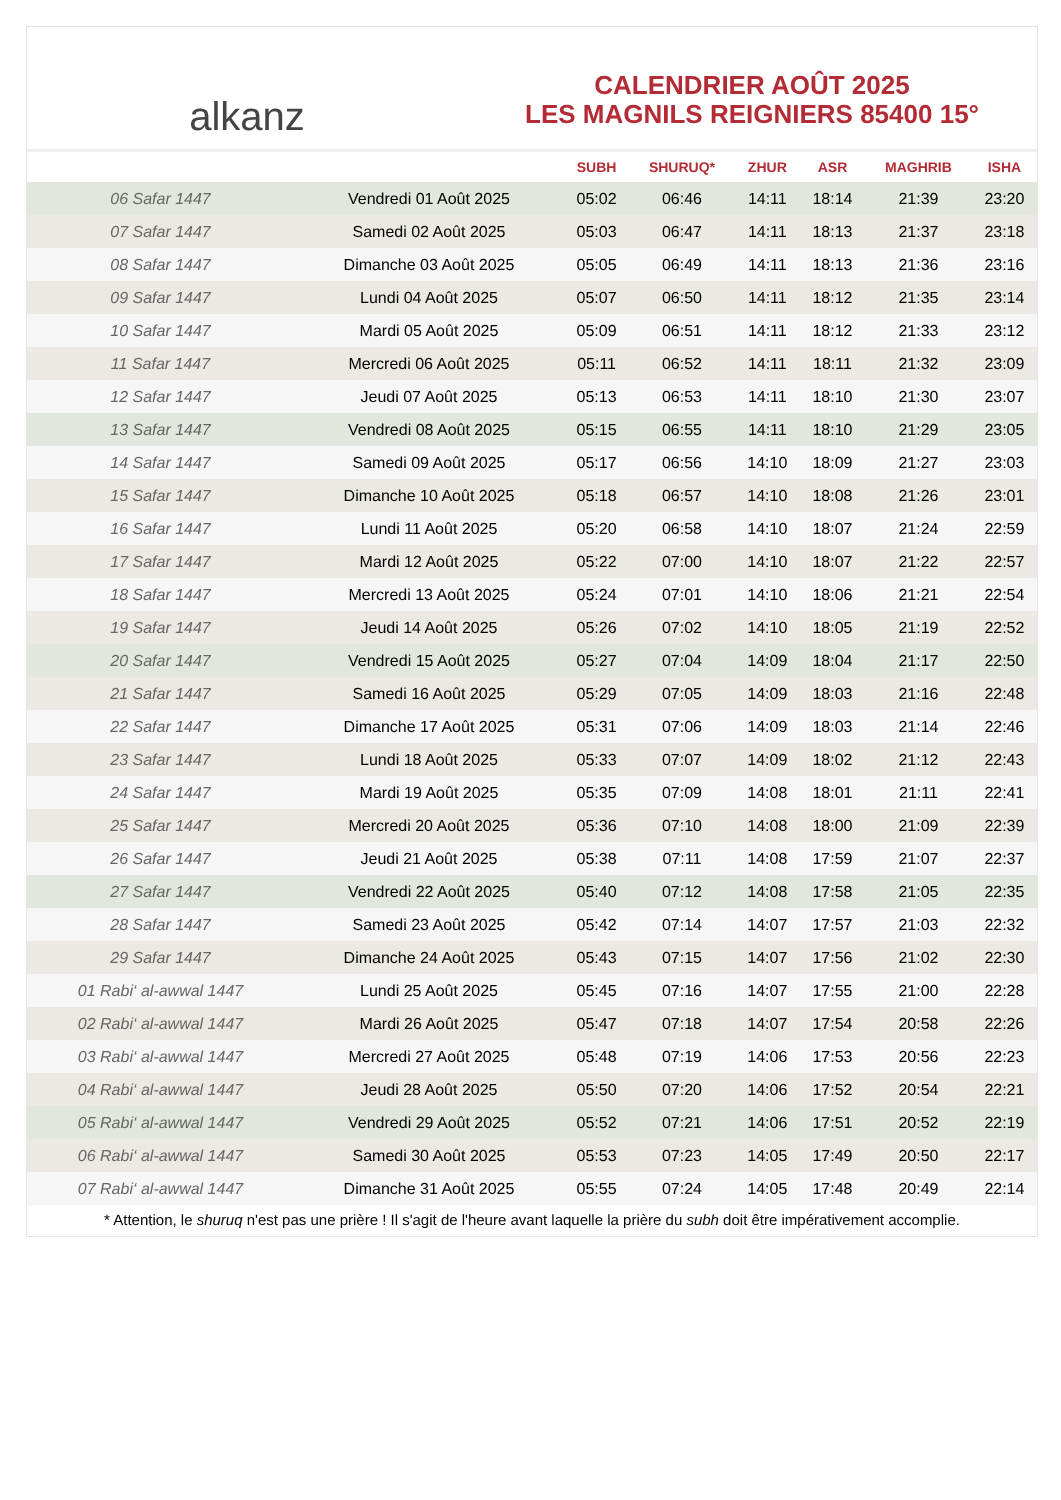alkanz
CALENDRIER AOÛT 2025
LES MAGNILS REIGNIERS 85400 15°
| | | SUBH | SHURUQ* | ZHUR | ASR | MAGHRIB | ISHA |
| --- | --- | --- | --- | --- | --- | --- | --- |
| 06 Safar 1447 | Vendredi 01 Août 2025 | 05:02 | 06:46 | 14:11 | 18:14 | 21:39 | 23:20 |
| 07 Safar 1447 | Samedi 02 Août 2025 | 05:03 | 06:47 | 14:11 | 18:13 | 21:37 | 23:18 |
| 08 Safar 1447 | Dimanche 03 Août 2025 | 05:05 | 06:49 | 14:11 | 18:13 | 21:36 | 23:16 |
| 09 Safar 1447 | Lundi 04 Août 2025 | 05:07 | 06:50 | 14:11 | 18:12 | 21:35 | 23:14 |
| 10 Safar 1447 | Mardi 05 Août 2025 | 05:09 | 06:51 | 14:11 | 18:12 | 21:33 | 23:12 |
| 11 Safar 1447 | Mercredi 06 Août 2025 | 05:11 | 06:52 | 14:11 | 18:11 | 21:32 | 23:09 |
| 12 Safar 1447 | Jeudi 07 Août 2025 | 05:13 | 06:53 | 14:11 | 18:10 | 21:30 | 23:07 |
| 13 Safar 1447 | Vendredi 08 Août 2025 | 05:15 | 06:55 | 14:11 | 18:10 | 21:29 | 23:05 |
| 14 Safar 1447 | Samedi 09 Août 2025 | 05:17 | 06:56 | 14:10 | 18:09 | 21:27 | 23:03 |
| 15 Safar 1447 | Dimanche 10 Août 2025 | 05:18 | 06:57 | 14:10 | 18:08 | 21:26 | 23:01 |
| 16 Safar 1447 | Lundi 11 Août 2025 | 05:20 | 06:58 | 14:10 | 18:07 | 21:24 | 22:59 |
| 17 Safar 1447 | Mardi 12 Août 2025 | 05:22 | 07:00 | 14:10 | 18:07 | 21:22 | 22:57 |
| 18 Safar 1447 | Mercredi 13 Août 2025 | 05:24 | 07:01 | 14:10 | 18:06 | 21:21 | 22:54 |
| 19 Safar 1447 | Jeudi 14 Août 2025 | 05:26 | 07:02 | 14:10 | 18:05 | 21:19 | 22:52 |
| 20 Safar 1447 | Vendredi 15 Août 2025 | 05:27 | 07:04 | 14:09 | 18:04 | 21:17 | 22:50 |
| 21 Safar 1447 | Samedi 16 Août 2025 | 05:29 | 07:05 | 14:09 | 18:03 | 21:16 | 22:48 |
| 22 Safar 1447 | Dimanche 17 Août 2025 | 05:31 | 07:06 | 14:09 | 18:03 | 21:14 | 22:46 |
| 23 Safar 1447 | Lundi 18 Août 2025 | 05:33 | 07:07 | 14:09 | 18:02 | 21:12 | 22:43 |
| 24 Safar 1447 | Mardi 19 Août 2025 | 05:35 | 07:09 | 14:08 | 18:01 | 21:11 | 22:41 |
| 25 Safar 1447 | Mercredi 20 Août 2025 | 05:36 | 07:10 | 14:08 | 18:00 | 21:09 | 22:39 |
| 26 Safar 1447 | Jeudi 21 Août 2025 | 05:38 | 07:11 | 14:08 | 17:59 | 21:07 | 22:37 |
| 27 Safar 1447 | Vendredi 22 Août 2025 | 05:40 | 07:12 | 14:08 | 17:58 | 21:05 | 22:35 |
| 28 Safar 1447 | Samedi 23 Août 2025 | 05:42 | 07:14 | 14:07 | 17:57 | 21:03 | 22:32 |
| 29 Safar 1447 | Dimanche 24 Août 2025 | 05:43 | 07:15 | 14:07 | 17:56 | 21:02 | 22:30 |
| 01 Rabi‘ al-awwal 1447 | Lundi 25 Août 2025 | 05:45 | 07:16 | 14:07 | 17:55 | 21:00 | 22:28 |
| 02 Rabi‘ al-awwal 1447 | Mardi 26 Août 2025 | 05:47 | 07:18 | 14:07 | 17:54 | 20:58 | 22:26 |
| 03 Rabi‘ al-awwal 1447 | Mercredi 27 Août 2025 | 05:48 | 07:19 | 14:06 | 17:53 | 20:56 | 22:23 |
| 04 Rabi‘ al-awwal 1447 | Jeudi 28 Août 2025 | 05:50 | 07:20 | 14:06 | 17:52 | 20:54 | 22:21 |
| 05 Rabi‘ al-awwal 1447 | Vendredi 29 Août 2025 | 05:52 | 07:21 | 14:06 | 17:51 | 20:52 | 22:19 |
| 06 Rabi‘ al-awwal 1447 | Samedi 30 Août 2025 | 05:53 | 07:23 | 14:05 | 17:49 | 20:50 | 22:17 |
| 07 Rabi‘ al-awwal 1447 | Dimanche 31 Août 2025 | 05:55 | 07:24 | 14:05 | 17:48 | 20:49 | 22:14 |
* Attention, le shuruq n'est pas une prière ! Il s'agit de l'heure avant laquelle la prière du subh doit être impérativement accomplie.